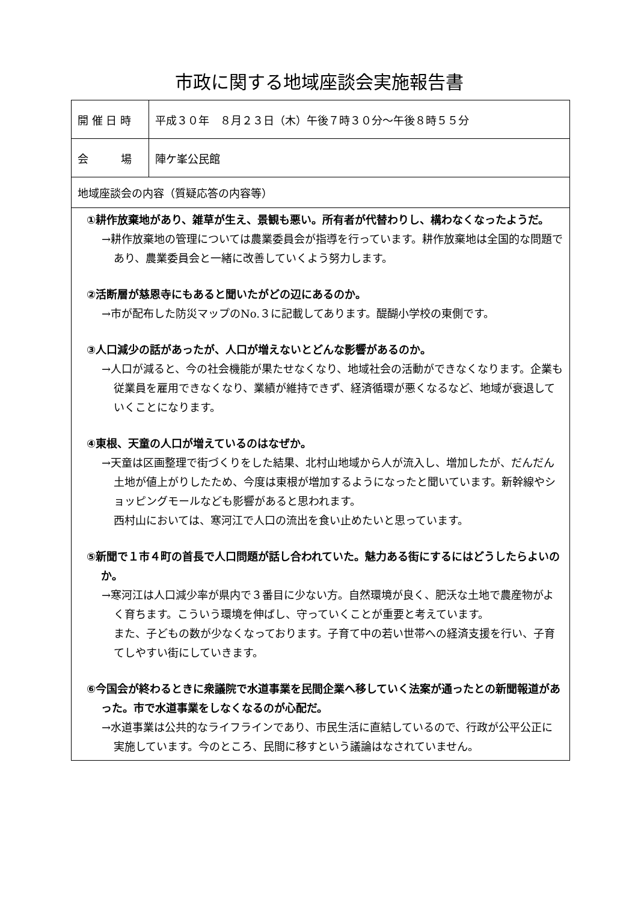市政に関する地域座談会実施報告書
| 開 催 日 時 | 平成３０年 ８月２３日（木）午後７時３０分～午後８時５５分 |
| 会 場 | 陣ケ峯公民館 |
| 地域座談会の内容（質疑応答の内容等） | |
| ①耕作放棄地があり、雑草が生え、景観も悪い。所有者が代替わりし、構わなくなったようだ。 →耕作放棄地の管理については農業委員会が指導を行っています。耕作放棄地は全国的な問題であり、農業委員会と一緒に改善していくよう努力します。 ②活断層が慈恩寺にもあると聞いたがどの辺にあるのか。 →市が配布した防災マップのNo.３に記載してあります。醍醐小学校の東側です。 ③人口減少の話があったが、人口が増えないとどんな影響があるのか。 →人口が減ると、今の社会機能が果たせなくなり、地域社会の活動ができなくなります。企業も従業員を雇用できなくなり、業績が維持できず、経済循環が悪くなるなど、地域が衰退していくことになります。 ④東根、天童の人口が増えているのはなぜか。 →天童は区画整理で街づくりをした結果、北村山地域から人が流入し、増加したが、だんだん土地が値上がりしたため、今度は東根が増加するようになったと聞いています。新幹線やショッピングモールなども影響があると思われます。 西村山においては、寒河江で人口の流出を食い止めたいと思っています。 ⑤新聞で１市４町の首長で人口問題が話し合われていた。魅力ある街にするにはどうしたらよいのか。 →寒河江は人口減少率が県内で３番目に少ない方。自然環境が良く、肥沃な土地で農産物がよく育ちます。こういう環境を伸ばし、守っていくことが重要と考えています。 また、子どもの数が少なくなっております。子育て中の若い世帯への経済支援を行い、子育てしやすい街にしていきます。 ⑥今国会が終わるときに衆議院で水道事業を民間企業へ移していく法案が通ったとの新聞報道があった。市で水道事業をしなくなるのが心配だ。 →水道事業は公共的なライフラインであり、市民生活に直結しているので、行政が公平公正に実施しています。今のところ、民間に移すという議論はなされていません。 | |